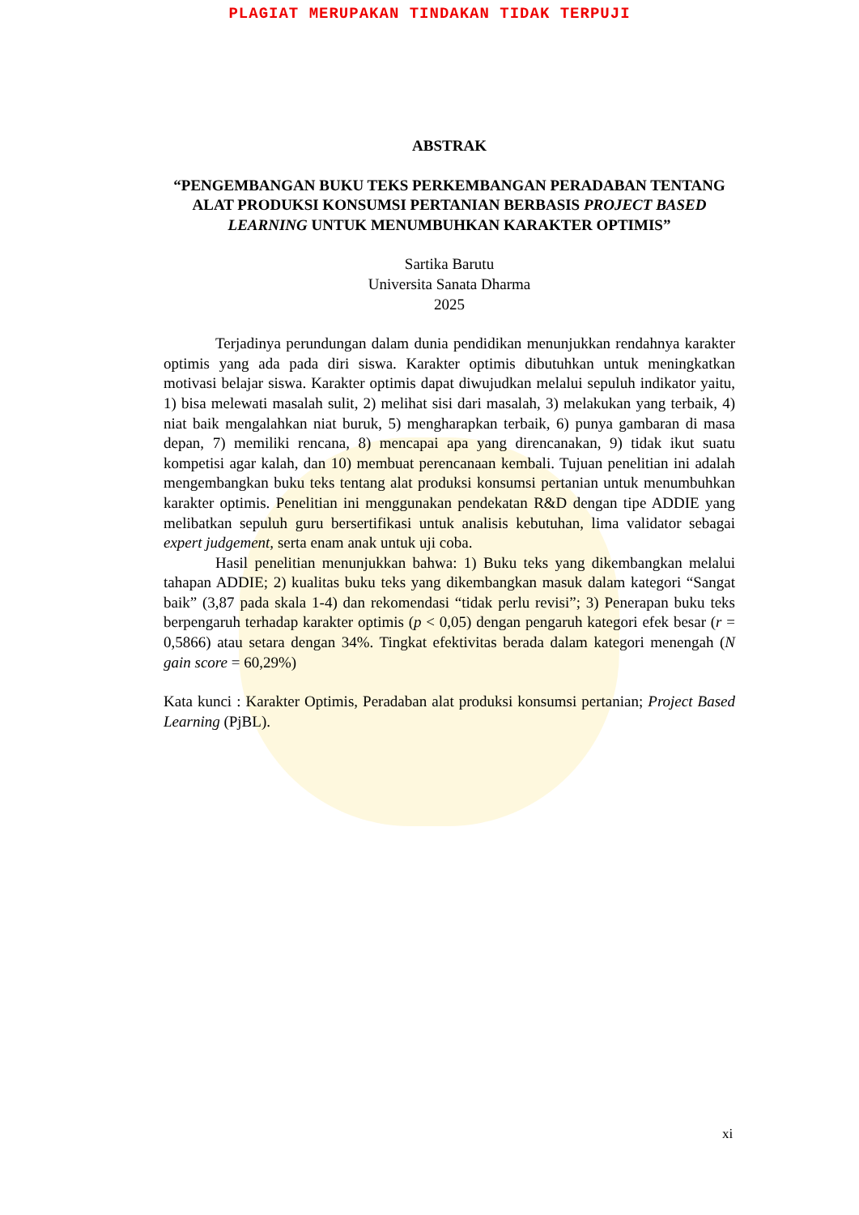PLAGIAT MERUPAKAN TINDAKAN TIDAK TERPUJI
ABSTRAK
“PENGEMBANGAN BUKU TEKS PERKEMBANGAN PERADABAN TENTANG ALAT PRODUKSI KONSUMSI PERTANIAN BERBASIS PROJECT BASED LEARNING UNTUK MENUMBUHKAN KARAKTER OPTIMIS”
Sartika Barutu
Universita Sanata Dharma
2025
Terjadinya perundungan dalam dunia pendidikan menunjukkan rendahnya karakter optimis yang ada pada diri siswa. Karakter optimis dibutuhkan untuk meningkatkan motivasi belajar siswa. Karakter optimis dapat diwujudkan melalui sepuluh indikator yaitu, 1) bisa melewati masalah sulit, 2) melihat sisi dari masalah, 3) melakukan yang terbaik, 4) niat baik mengalahkan niat buruk, 5) mengharapkan terbaik, 6) punya gambaran di masa depan, 7) memiliki rencana, 8) mencapai apa yang direncanakan, 9) tidak ikut suatu kompetisi agar kalah, dan 10) membuat perencanaan kembali. Tujuan penelitian ini adalah mengembangkan buku teks tentang alat produksi konsumsi pertanian untuk menumbuhkan karakter optimis. Penelitian ini menggunakan pendekatan R&D dengan tipe ADDIE yang melibatkan sepuluh guru bersertifikasi untuk analisis kebutuhan, lima validator sebagai expert judgement, serta enam anak untuk uji coba.
Hasil penelitian menunjukkan bahwa: 1) Buku teks yang dikembangkan melalui tahapan ADDIE; 2) kualitas buku teks yang dikembangkan masuk dalam kategori “Sangat baik” (3,87 pada skala 1-4) dan rekomendasi “tidak perlu revisi”; 3) Penerapan buku teks berpengaruh terhadap karakter optimis (p < 0,05) dengan pengaruh kategori efek besar (r = 0,5866) atau setara dengan 34%. Tingkat efektivitas berada dalam kategori menengah (N gain score = 60,29%)
Kata kunci : Karakter Optimis, Peradaban alat produksi konsumsi pertanian; Project Based Learning (PjBL).
xi